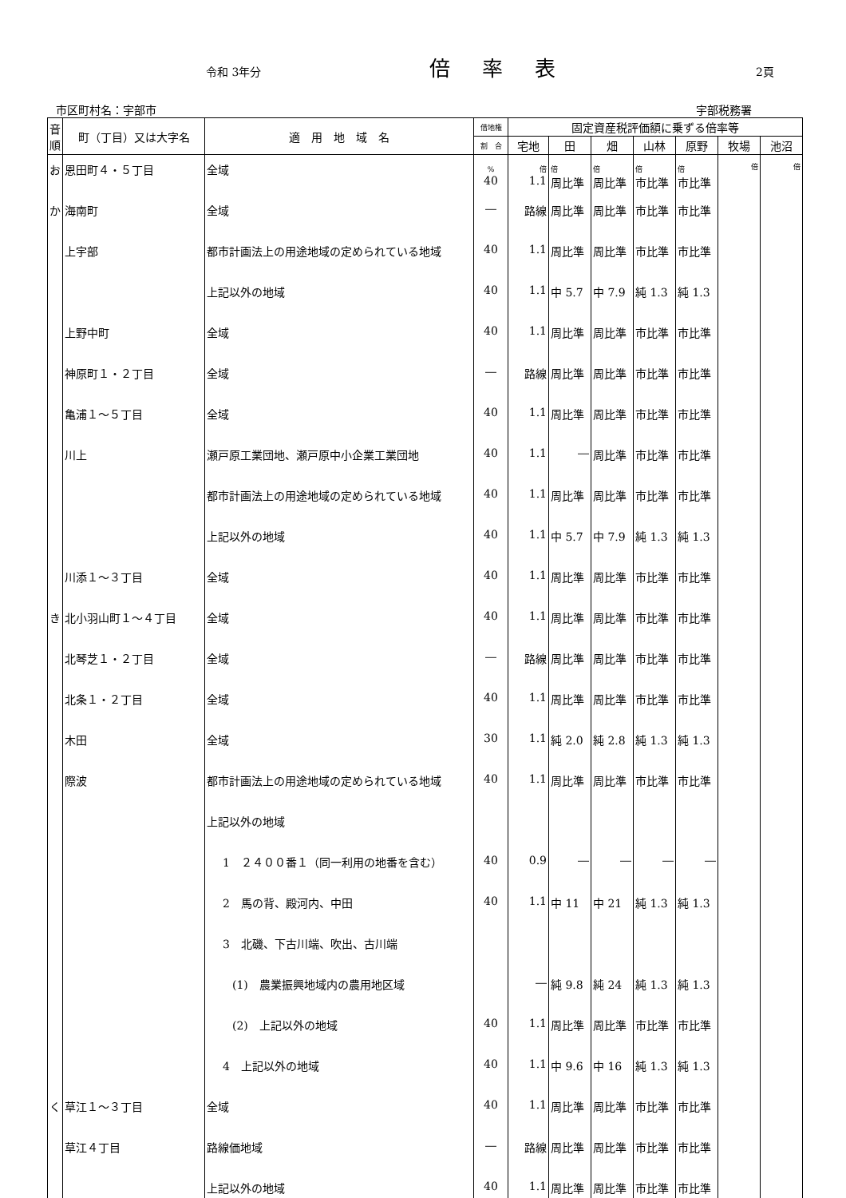令和 3年分 倍率表 2頁
市区町村名：宇部市 宇部税務署
| 音順 | 町（丁目）又は大字名 | 適 用 地 域 名 | 借地権 | 固定資産税評価額に乗ずる倍率等 | | | | | | |
| --- | --- | --- | --- | --- | --- | --- | --- | --- | --- | --- |
| | | | 割 合 | 宅地 | 田 | 畑 | 山林 | 原野 | 牧場 | 池沼 |
| お | 恩田町４・５丁目 | 全域 | % 40 | 倍 1.1 | 倍 周比準 | 倍 周比準 | 倍 市比準 | 倍 市比準 | 倍 | 倍 |
| か | 海南町 | 全域 | ― | 路線 | 周比準 | 周比準 | 市比準 | 市比準 | | |
| | 上宇部 | 都市計画法上の用途地域の定められている地域 | 40 | 1.1 | 周比準 | 周比準 | 市比準 | 市比準 | | |
| | | 上記以外の地域 | 40 | 1.1 | 中 5.7 | 中 7.9 | 純 1.3 | 純 1.3 | | |
| | 上野中町 | 全域 | 40 | 1.1 | 周比準 | 周比準 | 市比準 | 市比準 | | |
| | 神原町１・２丁目 | 全域 | ― | 路線 | 周比準 | 周比準 | 市比準 | 市比準 | | |
| | 亀浦１～５丁目 | 全域 | 40 | 1.1 | 周比準 | 周比準 | 市比準 | 市比準 | | |
| | 川上 | 瀬戸原工業団地、瀬戸原中小企業工業団地 | 40 | 1.1 | ― | 周比準 | 市比準 | 市比準 | | |
| | | 都市計画法上の用途地域の定められている地域 | 40 | 1.1 | 周比準 | 周比準 | 市比準 | 市比準 | | |
| | | 上記以外の地域 | 40 | 1.1 | 中 5.7 | 中 7.9 | 純 1.3 | 純 1.3 | | |
| | 川添１～３丁目 | 全域 | 40 | 1.1 | 周比準 | 周比準 | 市比準 | 市比準 | | |
| き | 北小羽山町１～４丁目 | 全域 | 40 | 1.1 | 周比準 | 周比準 | 市比準 | 市比準 | | |
| | 北琴芝１・２丁目 | 全域 | ― | 路線 | 周比準 | 周比準 | 市比準 | 市比準 | | |
| | 北条１・２丁目 | 全域 | 40 | 1.1 | 周比準 | 周比準 | 市比準 | 市比準 | | |
| | 木田 | 全域 | 30 | 1.1 | 純 2.0 | 純 2.8 | 純 1.3 | 純 1.3 | | |
| | 際波 | 都市計画法上の用途地域の定められている地域 | 40 | 1.1 | 周比準 | 周比準 | 市比準 | 市比準 | | |
| | | 上記以外の地域 | | | | | | | | |
| | | 1 ２４００番１（同一利用の地番を含む） | 40 | 0.9 | ― | ― | ― | ― | | |
| | | 2 馬の背、殿河内、中田 | 40 | 1.1 | 中 11 | 中 21 | 純 1.3 | 純 1.3 | | |
| | | 3 北磯、下古川端、吹出、古川端 | | | | | | | | |
| | | (1) 農業振興地域内の農用地区域 | | ― | 純 9.8 | 純 24 | 純 1.3 | 純 1.3 | | |
| | | (2) 上記以外の地域 | 40 | 1.1 | 周比準 | 周比準 | 市比準 | 市比準 | | |
| | | 4 上記以外の地域 | 40 | 1.1 | 中 9.6 | 中 16 | 純 1.3 | 純 1.3 | | |
| く | 草江１～３丁目 | 全域 | 40 | 1.1 | 周比準 | 周比準 | 市比準 | 市比準 | | |
| | 草江４丁目 | 路線価地域 | ― | 路線 | 周比準 | 周比準 | 市比準 | 市比準 | | |
| | | 上記以外の地域 | 40 | 1.1 | 周比準 | 周比準 | 市比準 | 市比準 | | |